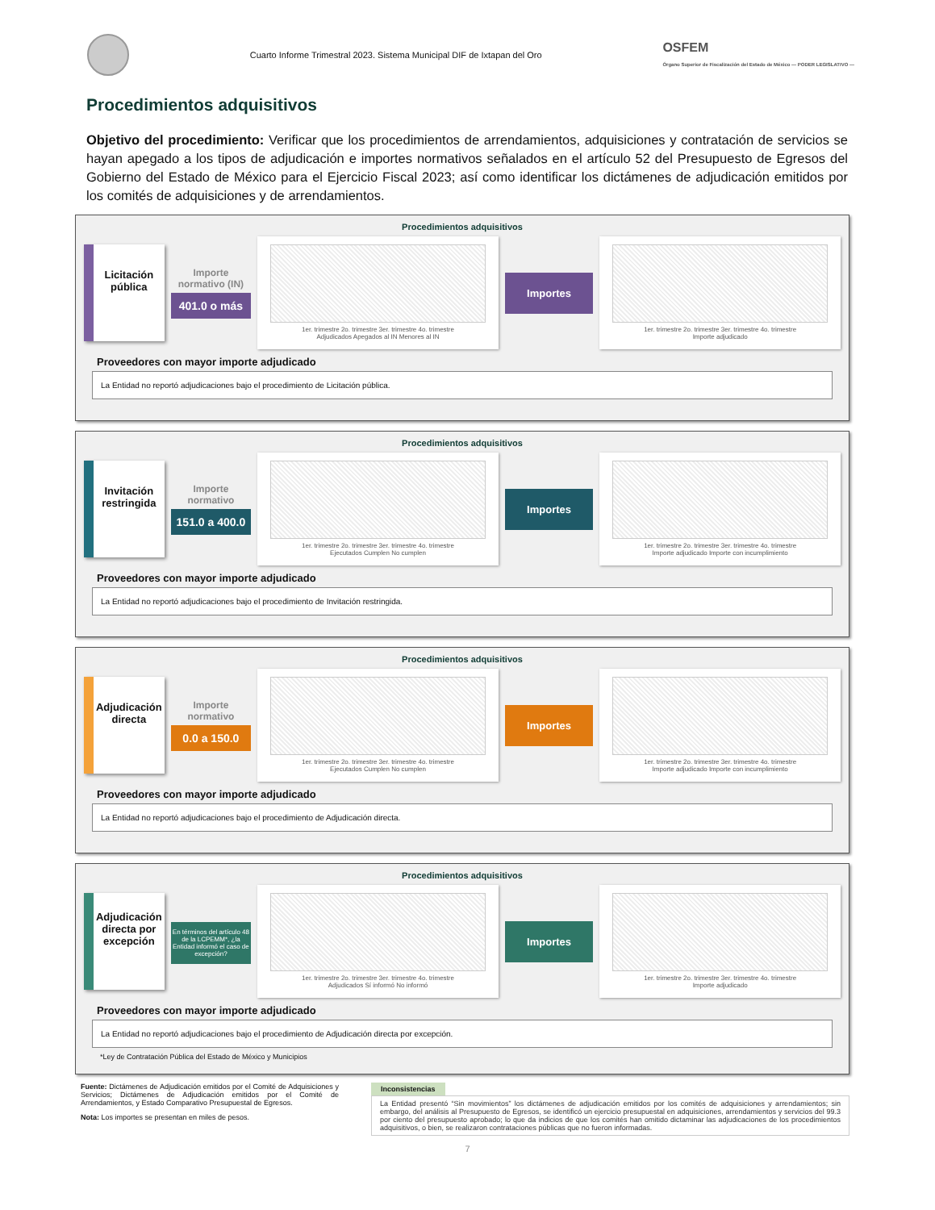Cuarto Informe Trimestral 2023. Sistema Municipal DIF de Ixtapan del Oro
OSFEM
Órgano Superior de Fiscalización del Estado de México — PODER LEGISLATIVO —
Procedimientos adquisitivos
Objetivo del procedimiento: Verificar que los procedimientos de arrendamientos, adquisiciones y contratación de servicios se hayan apegado a los tipos de adjudicación e importes normativos señalados en el artículo 52 del Presupuesto de Egresos del Gobierno del Estado de México para el Ejercicio Fiscal 2023; así como identificar los dictámenes de adjudicación emitidos por los comités de adquisiciones y de arrendamientos.
Procedimientos adquisitivos
Licitación pública
Importe normativo (IN)
401.0 o más
1er. trimestre 2o. trimestre 3er. trimestre 4o. trimestre
Adjudicados Apegados al IN Menores al IN
Importes
1er. trimestre 2o. trimestre 3er. trimestre 4o. trimestre
Importe adjudicado
Proveedores con mayor importe adjudicado
La Entidad no reportó adjudicaciones bajo el procedimiento de Licitación pública.
Procedimientos adquisitivos
Invitación restringida
Importe normativo
151.0 a 400.0
1er. trimestre 2o. trimestre 3er. trimestre 4o. trimestre
Ejecutados Cumplen No cumplen
Importes
1er. trimestre 2o. trimestre 3er. trimestre 4o. trimestre
Importe adjudicado Importe con incumplimiento
Proveedores con mayor importe adjudicado
La Entidad no reportó adjudicaciones bajo el procedimiento de Invitación restringida.
Procedimientos adquisitivos
Adjudicación directa
Importe normativo
0.0 a 150.0
1er. trimestre 2o. trimestre 3er. trimestre 4o. trimestre
Ejecutados Cumplen No cumplen
Importes
1er. trimestre 2o. trimestre 3er. trimestre 4o. trimestre
Importe adjudicado Importe con incumplimiento
Proveedores con mayor importe adjudicado
La Entidad no reportó adjudicaciones bajo el procedimiento de Adjudicación directa.
Procedimientos adquisitivos
Adjudicación directa por excepción
En términos del artículo 48 de la LCPEMM*, ¿la Entidad informó el caso de excepción?
1er. trimestre 2o. trimestre 3er. trimestre 4o. trimestre
Adjudicados Sí informó No informó
Importes
1er. trimestre 2o. trimestre 3er. trimestre 4o. trimestre
Importe adjudicado
Proveedores con mayor importe adjudicado
La Entidad no reportó adjudicaciones bajo el procedimiento de Adjudicación directa por excepción.
*Ley de Contratación Pública del Estado de México y Municipios
Fuente: Dictámenes de Adjudicación emitidos por el Comité de Adquisiciones y Servicios; Dictámenes de Adjudicación emitidos por el Comité de Arrendamientos, y Estado Comparativo Presupuestal de Egresos.
Nota: Los importes se presentan en miles de pesos.
Inconsistencias
La Entidad presentó “Sin movimientos” los dictámenes de adjudicación emitidos por los comités de adquisiciones y arrendamientos; sin embargo, del análisis al Presupuesto de Egresos, se identificó un ejercicio presupuestal en adquisiciones, arrendamientos y servicios del 99.3 por ciento del presupuesto aprobado; lo que da indicios de que los comités han omitido dictaminar las adjudicaciones de los procedimientos adquisitivos, o bien, se realizaron contrataciones públicas que no fueron informadas.
7